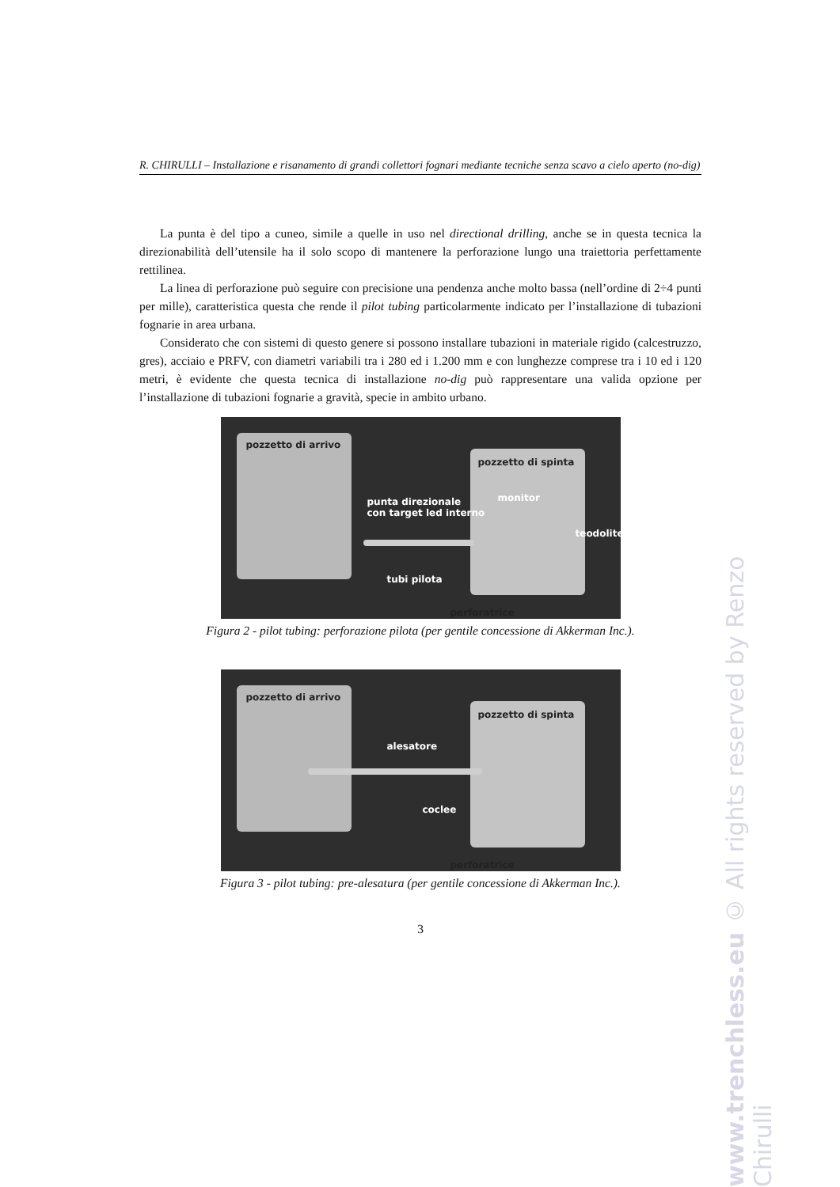R. CHIRULLI – Installazione e risanamento di grandi collettori fognari mediante tecniche senza scavo a cielo aperto (no-dig)
La punta è del tipo a cuneo, simile a quelle in uso nel directional drilling, anche se in questa tecnica la direzionabilità dell’utensile ha il solo scopo di mantenere la perforazione lungo una traiettoria perfettamente rettilinea.
La linea di perforazione può seguire con precisione una pendenza anche molto bassa (nell’ordine di 2÷4 punti per mille), caratteristica questa che rende il pilot tubing particolarmente indicato per l’installazione di tubazioni fognarie in area urbana.
Considerato che con sistemi di questo genere si possono installare tubazioni in materiale rigido (calcestruzzo, gres), acciaio e PRFV, con diametri variabili tra i 280 ed i 1.200 mm e con lunghezze comprese tra i 10 ed i 120 metri, è evidente che questa tecnica di installazione no-dig può rappresentare una valida opzione per l’installazione di tubazioni fognarie a gravità, specie in ambito urbano.
pozzetto di arrivo
pozzetto di spinta
punta direzionale
con target led interno
monitor
teodolite
tubi pilota
perforatrice
Figura 2 - pilot tubing: perforazione pilota (per gentile concessione di Akkerman Inc.).
pozzetto di arrivo
pozzetto di spinta
alesatore
coclee
perforatrice
Figura 3 - pilot tubing: pre-alesatura (per gentile concessione di Akkerman Inc.).
3
www.trenchless.eu © All rights reserved by Renzo Chirulli